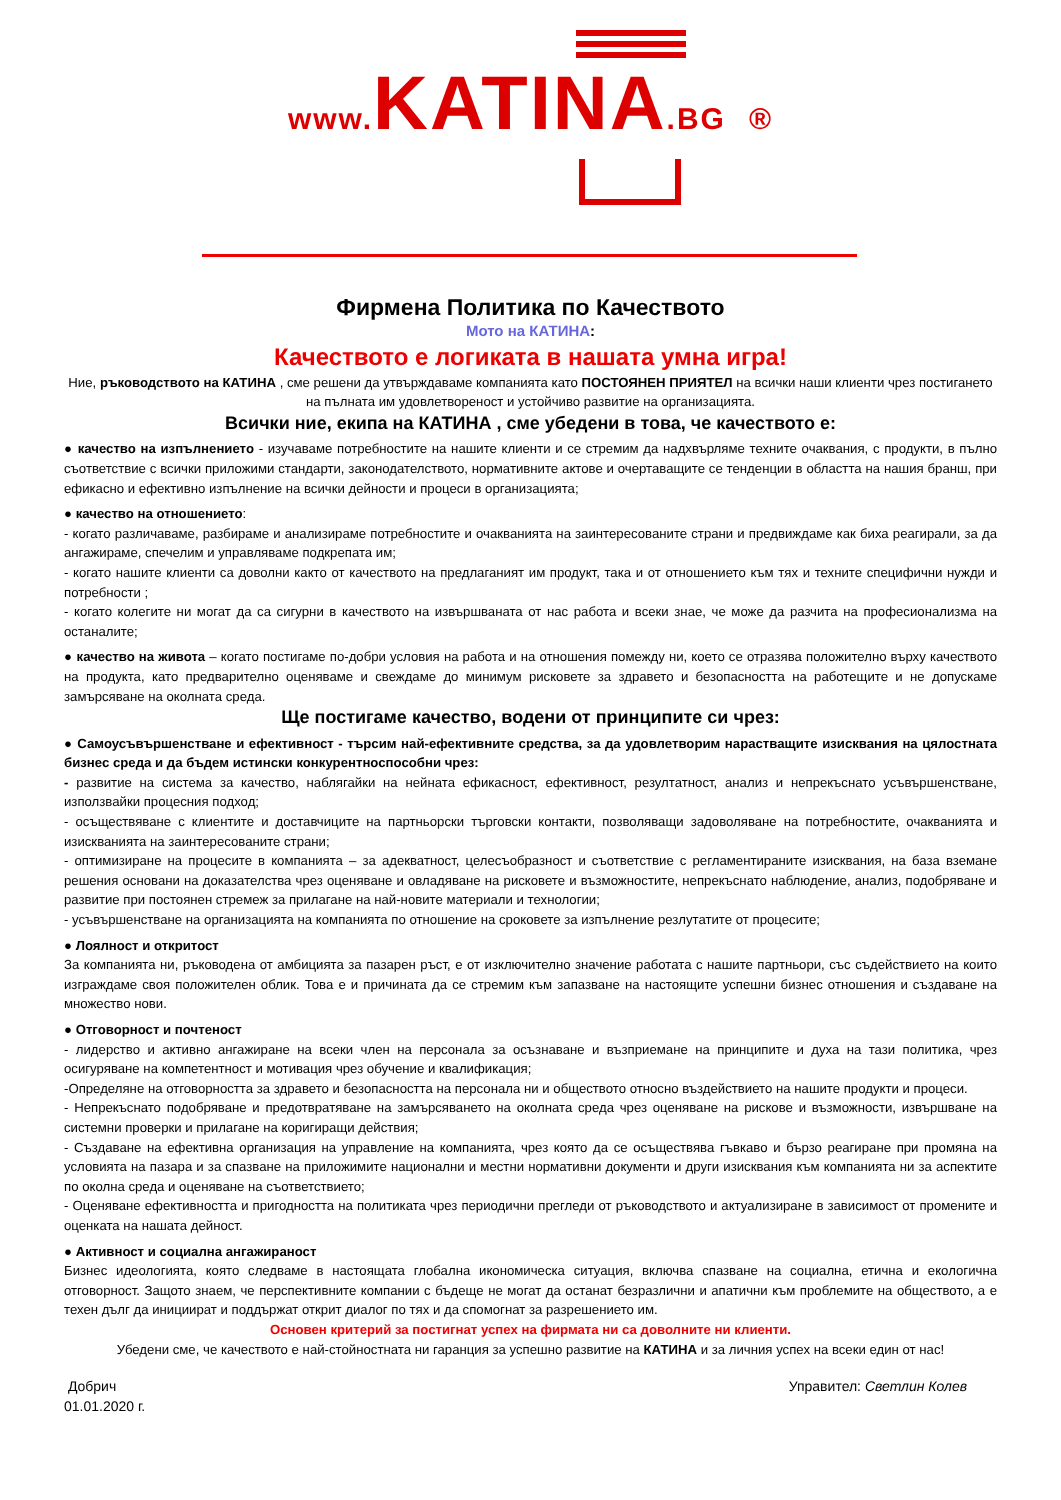www. KATINA.BG ®
Фирмена Политика по Качеството
Мото на КАТИНА:
Качеството е логиката в нашата умна игра!
Ние, ръководството на КАТИНА , сме решени да утвърждаваме компанията като ПОСТОЯНЕН ПРИЯТЕЛ на всички наши клиенти чрез постигането на пълната им удовлетвореност и устойчиво развитие на организацията.
Всички ние, екипа на КАТИНА , сме убедени в това, че качеството е:
● качество на изпълнението - изучаваме потребностите на нашите клиенти и се стремим да надхвърляме техните очаквания, с продукти, в пълно съответствие с всички приложими стандарти, законодателството, нормативните актове и очертаващите се тенденции в областта на нашия бранш, при ефикасно и ефективно изпълнение на всички дейности и процеси в организацията;
● качество на отношението:
- когато различаваме, разбираме и анализираме потребностите и очакванията на заинтересованите страни и предвиждаме как биха реагирали, за да ангажираме, спечелим и управляваме подкрепата им;
- когато нашите клиенти са доволни както от качеството на предлаганият им продукт, така и от отношението към тях и техните специфични нужди и потребности ;
- когато колегите ни могат да са сигурни в качеството на извършваната от нас работа и всеки знае, че може да разчита на професионализма на останалите;
● качество на живота – когато постигаме по-добри условия на работа и на отношения помежду ни, което се отразява положително върху качеството на продукта, като предварително оценяваме и свеждаме до минимум рисковете за здравето и безопасността на работещите и не допускаме замърсяване на околната среда.
Ще постигаме качество, водени от принципите си чрез:
● Самоусъвършенстване и ефективност - търсим най-ефективните средства, за да удовлетворим нарастващите изисквания на цялостната бизнес среда и да бъдем истински конкурентноспособни чрез:
- развитие на система за качество, наблягайки на нейната ефикасност, ефективност, резултатност, анализ и непрекъснато усъвършенстване, използвайки процесния подход;
- осъществяване с клиентите и доставчиците на партньорски търговски контакти, позволяващи задоволяване на потребностите, очакванията и изискванията на заинтересованите страни;
- оптимизиране на процесите в компанията – за адекватност, целесъобразност и съответствие с регламентираните изисквания, на база вземане решения основани на доказателства чрез оценяване и овладяване на рисковете и възможностите, непрекъснато наблюдение, анализ, подобряване и развитие при постоянен стремеж за прилагане на най-новите материали и технологии;
- усъвършенстване на организацията на компанията по отношение на сроковете за изпълнение резлутатите от процесите;
● Лоялност и откритост
За компанията ни, ръководена от амбицията за пазарен ръст, е от изключително значение работата с нашите партньори, със съдействието на които изграждаме своя положителен облик. Това е и причината да се стремим към запазване на настоящите успешни бизнес отношения и създаване на множество нови.
● Отговорност и почтеност
- лидерство и активно ангажиране на всеки член на персонала за осъзнаване и възприемане на принципите и духа на тази политика, чрез осигуряване на компетентност и мотивация чрез обучение и квалификация;
-Определяне на отговорността за здравето и безопасността на персонала ни и обществото относно въздействието на нашите продукти и процеси.
- Непрекъснато подобряване и предотвратяване на замърсяването на околната среда чрез оценяване на рискове и възможности, извършване на системни проверки и прилагане на коригиращи действия;
- Създаване на ефективна организация на управление на компанията, чрез която да се осъществява гъвкаво и бързо реагиране при промяна на условията на пазара и за спазване на приложимите национални и местни нормативни документи и други изисквания към компанията ни за аспектите по околна среда и оценяване на съответствието;
- Оценяване ефективността и пригодността на политиката чрез периодични прегледи от ръководството и актуализиране в зависимост от промените и оценката на нашата дейност.
● Активност и социална ангажираност
Бизнес идеологията, която следваме в настоящата глобална икономическа ситуация, включва спазване на социална, етична и екологична отговорност. Защото знаем, че перспективните компании с бъдеще не могат да останат безразлични и апатични към проблемите на обществото, а е техен дълг да инициират и поддържат открит диалог по тях и да спомогнат за разрешението им.
Основен критерий за постигнат успех на фирмата ни са доволните ни клиенти.
Убедени сме, че качеството е най-стойностната ни гаранция за успешно развитие на КАТИНА и за личния успех на всеки един от нас!
Добрич
01.01.2020 г.
Управител: Светлин Колев